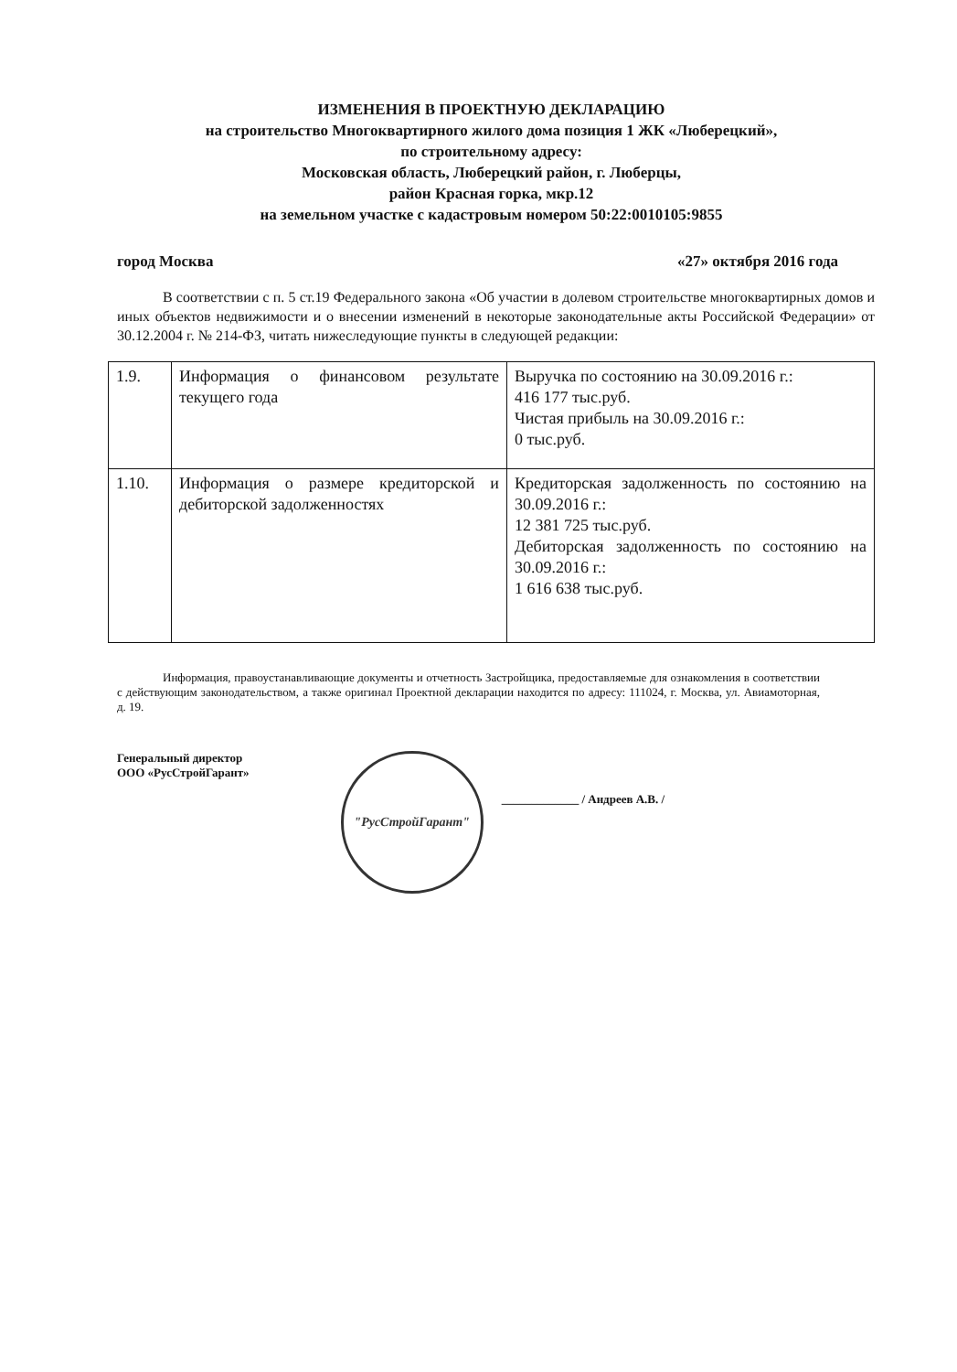ИЗМЕНЕНИЯ В ПРОЕКТНУЮ ДЕКЛАРАЦИЮ
на строительство Многоквартирного жилого дома позиция 1 ЖК «Люберецкий»,
по строительному адресу:
Московская область, Люберецкий район, г. Люберцы,
район Красная горка, мкр.12
на земельном участке с кадастровым номером 50:22:0010105:9855
город Москва «27» октября 2016 года
В соответствии с п. 5 ст.19 Федерального закона «Об участии в долевом строительстве многоквартирных домов и иных объектов недвижимости и о внесении изменений в некоторые законодательные акты Российской Федерации» от 30.12.2004 г. № 214-ФЗ, читать нижеследующие пункты в следующей редакции:
| 1.9. | Информация о финансовом результате текущего года | Выручка по состоянию на 30.09.2016 г.: 416 177 тыс.руб. Чистая прибыль на 30.09.2016 г.: 0 тыс.руб. |
| 1.10. | Информация о размере кредиторской и дебиторской задолженностях | Кредиторская задолженность по состоянию на 30.09.2016 г.: 12 381 725 тыс.руб. Дебиторская задолженность по состоянию на 30.09.2016 г.: 1 616 638 тыс.руб. |
Информация, правоустанавливающие документы и отчетность Застройщика, предоставляемые для ознакомления в соответствии с действующим законодательством, а также оригинал Проектной декларации находится по адресу: 111024, г. Москва, ул. Авиамоторная, д. 19.
Генеральный директор
ООО «РусСтройГарант»
"РусСтройГарант"
_____________ / Андреев А.В. /